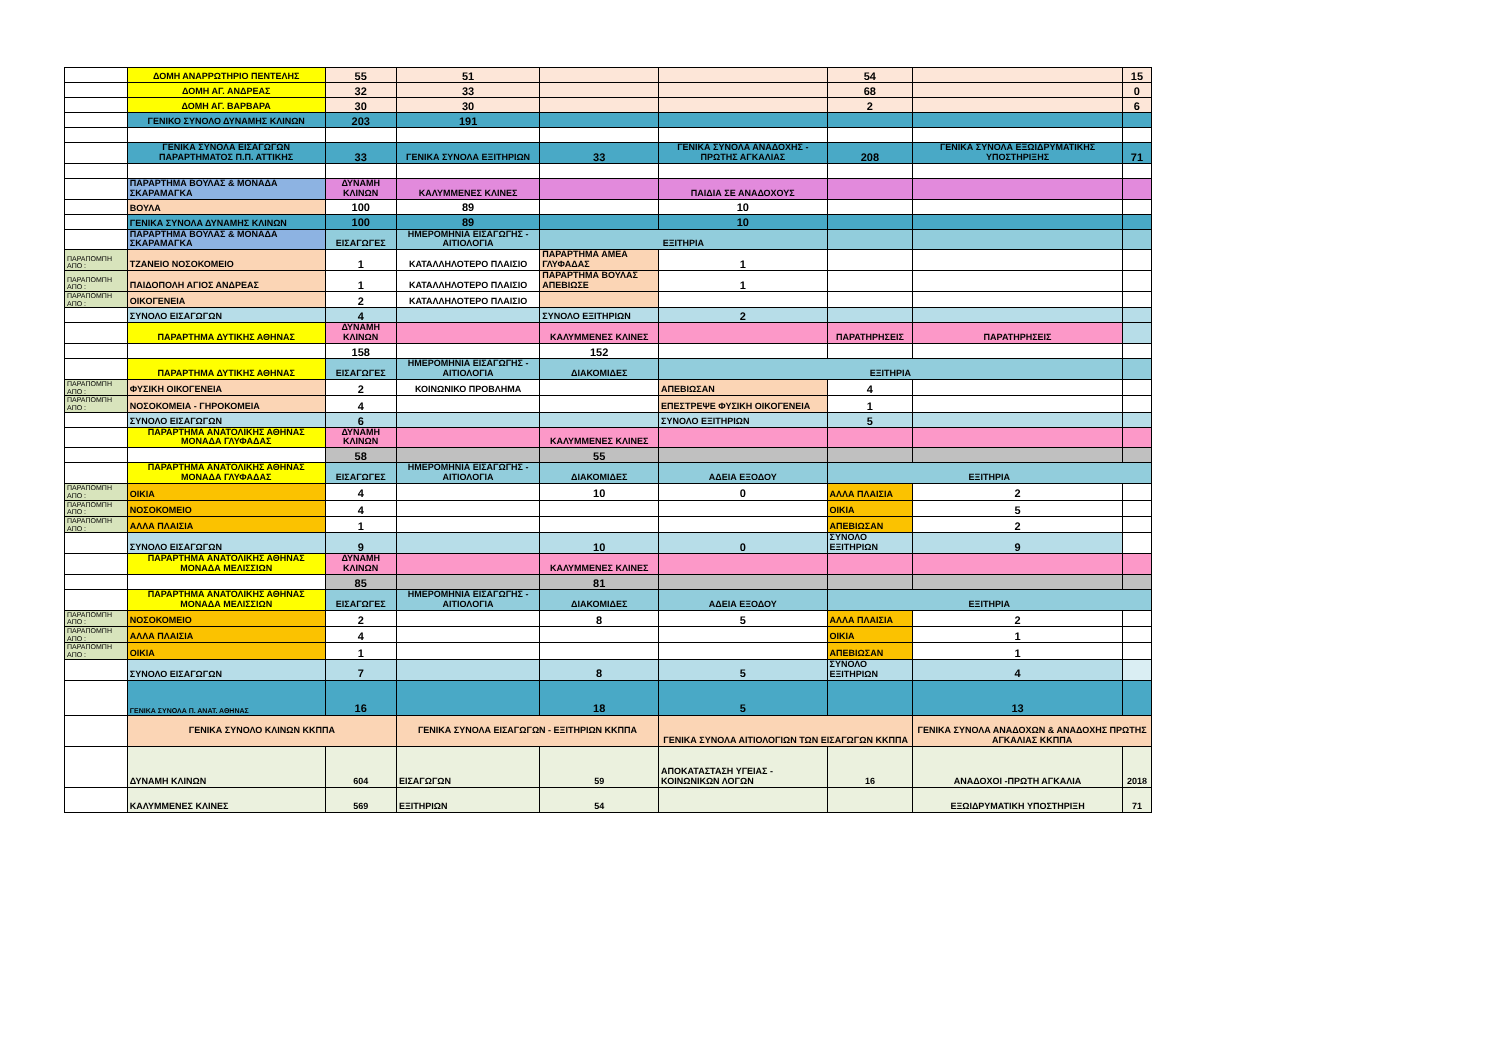| | ΔΟΜΗ ΑΝΑΡΡΩΤΗΡΙΟ ΠΕΝΤΕΛΗΣ | 55 | 51 | | | 54 | | 15 |
| | ΔΟΜΗ ΑΓ. ΑΝΔΡΕΑΣ | 32 | 33 | | | 68 | | 0 |
| | ΔΟΜΗ ΑΓ. ΒΑΡΒΑΡΑ | 30 | 30 | | | 2 | | 6 |
| | ΓΕΝΙΚΟ ΣΥΝΟΛΟ ΔΥΝΑΜΗΣ ΚΛΙΝΩΝ | 203 | 191 | | | | | |
| | ΓΕΝΙΚΑ ΣΥΝΟΛΑ ΕΙΣΑΓΩΓΩΝ ΠΑΡΑΡΤΗΜΑΤΟΣ Π.Π. ΑΤΤΙΚΗΣ | 33 | ΓΕΝΙΚΑ ΣΥΝΟΛΑ ΕΞΙΤΗΡΙΩΝ | 33 | ΓΕΝΙΚΑ ΣΥΝΟΛΑ ΑΝΑΔΟΧΗΣ - ΠΡΩΤΗΣ ΑΓΚΑΛΙΑΣ | 208 | ΓΕΝΙΚΑ ΣΥΝΟΛΑ ΕΞΩΙΔΡΥΜΑΤΙΚΗΣ ΥΠΟΣΤΗΡΙΞΗΣ | 71 |
| | ΠΑΡΑΡΤΗΜΑ ΒΟΥΛΑΣ & ΜΟΝΑΔΑ ΣΚΑΡΑΜΑΓΚΑ | ΔΥΝΑΜΗ ΚΛΙΝΩΝ | ΚΑΛΥΜΜΕΝΕΣ ΚΛΙΝΕΣ | | ΠΑΙΔΙΑ ΣΕ ΑΝΑΔΟΧΟΥΣ | | | |
| | ΒΟΥΛΑ | 100 | 89 | | 10 | | | |
| | ΓΕΝΙΚΑ ΣΥΝΟΛΑ ΔΥΝΑΜΗΣ ΚΛΙΝΩΝ | 100 | 89 | | 10 | | | |
| | ΠΑΡΑΡΤΗΜΑ ΒΟΥΛΑΣ & ΜΟΝΑΔΑ ΣΚΑΡΑΜΑΓΚΑ | ΕΙΣΑΓΩΓΕΣ | ΗΜΕΡΟΜΗΝΙΑ ΕΙΣΑΓΩΓΗΣ - ΑΙΤΙΟΛΟΓΙΑ | ΕΞΙΤΗΡΙΑ | | | | |
| ΠΑΡΑΠΟΜΠΗ ΑΠΟ : | ΤΖΑΝΕΙΟ ΝΟΣΟΚΟΜΕΙΟ | 1 | ΚΑΤΑΛΛΗΛΟΤΕΡΟ ΠΛΑΙΣΙΟ | ΠΑΡΑΡΤΗΜΑ ΑΜΕΑ ΓΛΥΦΑΔΑΣ | 1 | | | |
| ΠΑΡΑΠΟΜΠΗ ΑΠΟ : | ΠΑΙΔΟΠΟΛΗ ΑΓΙΟΣ ΑΝΔΡΕΑΣ | 1 | ΚΑΤΑΛΛΗΛΟΤΕΡΟ ΠΛΑΙΣΙΟ | ΠΑΡΑΡΤΗΜΑ ΒΟΥΛΑΣ ΑΠΕΒΙΩΣΕ | 1 | | | |
| ΠΑΡΑΠΟΜΠΗ ΑΠΟ : | ΟΙΚΟΓΕΝΕΙΑ | 2 | ΚΑΤΑΛΛΗΛΟΤΕΡΟ ΠΛΑΙΣΙΟ | | | | | |
| | ΣΥΝΟΛΟ ΕΙΣΑΓΩΓΩΝ | 4 | | ΣΥΝΟΛΟ ΕΞΙΤΗΡΙΩΝ | 2 | | | |
| | ΠΑΡΑΡΤΗΜΑ ΔΥΤΙΚΗΣ ΑΘΗΝΑΣ | ΔΥΝΑΜΗ ΚΛΙΝΩΝ | | ΚΑΛΥΜΜΕΝΕΣ ΚΛΙΝΕΣ | | ΠΑΡΑΤΗΡΗΣΕΙΣ | ΠΑΡΑΤΗΡΗΣΕΙΣ | |
| | | 158 | | 152 | | | | |
| | ΠΑΡΑΡΤΗΜΑ ΔΥΤΙΚΗΣ ΑΘΗΝΑΣ | ΕΙΣΑΓΩΓΕΣ | ΗΜΕΡΟΜΗΝΙΑ ΕΙΣΑΓΩΓΗΣ - ΑΙΤΙΟΛΟΓΙΑ | ΔΙΑΚΟΜΙΔΕΣ | ΕΞΙΤΗΡΙΑ | | | |
| ΠΑΡΑΠΟΜΠΗ ΑΠΟ : | ΦΥΣΙΚΗ ΟΙΚΟΓΕΝΕΙΑ | 2 | ΚΟΙΝΩΝΙΚΟ ΠΡΟΒΛΗΜΑ | | ΑΠΕΒΙΩΣΑΝ | 4 | | |
| ΠΑΡΑΠΟΜΠΗ ΑΠΟ : | ΝΟΣΟΚΟΜΕΙΑ - ΓΗΡΟΚΟΜΕΙΑ | 4 | | | ΕΠΕΣΤΡΕΨΕ ΦΥΣΙΚΗ ΟΙΚΟΓΕΝΕΙΑ | 1 | | |
| | ΣΥΝΟΛΟ ΕΙΣΑΓΩΓΩΝ | 6 | | | ΣΥΝΟΛΟ ΕΞΙΤΗΡΙΩΝ | 5 | | |
| | ΠΑΡΑΡΤΗΜΑ ΑΝΑΤΟΛΙΚΗΣ ΑΘΗΝΑΣ ΜΟΝΑΔΑ ΓΛΥΦΑΔΑΣ | ΔΥΝΑΜΗ ΚΛΙΝΩΝ | | ΚΑΛΥΜΜΕΝΕΣ ΚΛΙΝΕΣ | | | | |
| | | 58 | | 55 | | | | |
| | ΠΑΡΑΡΤΗΜΑ ΑΝΑΤΟΛΙΚΗΣ ΑΘΗΝΑΣ ΜΟΝΑΔΑ ΓΛΥΦΑΔΑΣ | ΕΙΣΑΓΩΓΕΣ | ΗΜΕΡΟΜΗΝΙΑ ΕΙΣΑΓΩΓΗΣ - ΑΙΤΙΟΛΟΓΙΑ | ΔΙΑΚΟΜΙΔΕΣ | ΑΔΕΙΑ ΕΞΟΔΟΥ | ΕΞΙΤΗΡΙΑ | | |
| ΠΑΡΑΠΟΜΠΗ ΑΠΟ : | ΟΙΚΙΑ | 4 | | 10 | 0 | ΑΛΛΑ ΠΛΑΙΣΙΑ | 2 | |
| ΠΑΡΑΠΟΜΠΗ ΑΠΟ : | ΝΟΣΟΚΟΜΕΙΟ | 4 | | | | ΟΙΚΙΑ | 5 | |
| ΠΑΡΑΠΟΜΠΗ ΑΠΟ : | ΑΛΛΑ ΠΛΑΙΣΙΑ | 1 | | | | ΑΠΕΒΙΩΣΑΝ | 2 | |
| | ΣΥΝΟΛΟ ΕΙΣΑΓΩΓΩΝ | 9 | | 10 | 0 | ΣΥΝΟΛΟ ΕΞΙΤΗΡΙΩΝ | 9 | |
| | ΠΑΡΑΡΤΗΜΑ ΑΝΑΤΟΛΙΚΗΣ ΑΘΗΝΑΣ ΜΟΝΑΔΑ ΜΕΛΙΣΣΙΩΝ | ΔΥΝΑΜΗ ΚΛΙΝΩΝ | | ΚΑΛΥΜΜΕΝΕΣ ΚΛΙΝΕΣ | | | | |
| | | 85 | | 81 | | | | |
| | ΠΑΡΑΡΤΗΜΑ ΑΝΑΤΟΛΙΚΗΣ ΑΘΗΝΑΣ ΜΟΝΑΔΑ ΜΕΛΙΣΣΙΩΝ | ΕΙΣΑΓΩΓΕΣ | ΗΜΕΡΟΜΗΝΙΑ ΕΙΣΑΓΩΓΗΣ - ΑΙΤΙΟΛΟΓΙΑ | ΔΙΑΚΟΜΙΔΕΣ | ΑΔΕΙΑ ΕΞΟΔΟΥ | ΕΞΙΤΗΡΙΑ | | |
| ΠΑΡΑΠΟΜΠΗ ΑΠΟ : | ΝΟΣΟΚΟΜΕΙΟ | 2 | | 8 | 5 | ΑΛΛΑ ΠΛΑΙΣΙΑ | 2 | |
| ΠΑΡΑΠΟΜΠΗ ΑΠΟ : | ΑΛΛΑ ΠΛΑΙΣΙΑ | 4 | | | | ΟΙΚΙΑ | 1 | |
| ΠΑΡΑΠΟΜΠΗ ΑΠΟ : | ΟΙΚΙΑ | 1 | | | | ΑΠΕΒΙΩΣΑΝ | 1 | |
| | ΣΥΝΟΛΟ ΕΙΣΑΓΩΓΩΝ | 7 | | 8 | 5 | ΣΥΝΟΛΟ ΕΞΙΤΗΡΙΩΝ | 4 | |
| | ΓΕΝΙΚΑ ΣΥΝΟΛΑ Π. ΑΝΑΤ. ΑΘΗΝΑΣ | 16 | | 18 | 5 | | 13 | |
| | ΓΕΝΙΚΑ ΣΥΝΟΛΟ ΚΛΙΝΩΝ ΚΚΠΠΑ | | ΓΕΝΙΚΑ ΣΥΝΟΛΑ ΕΙΣΑΓΩΓΩΝ - ΕΞΙΤΗΡΙΩΝ ΚΚΠΠΑ | | ΓΕΝΙΚΑ ΣΥΝΟΛΑ ΑΙΤΙΟΛΟΓΙΩΝ ΤΩΝ ΕΙΣΑΓΩΓΩΝ ΚΚΠΠΑ | | ΓΕΝΙΚΑ ΣΥΝΟΛΑ ΑΝΑΔΟΧΩΝ & ΑΝΑΔΟΧΗΣ ΠΡΩΤΗΣ ΑΓΚΑΛΙΑΣ ΚΚΠΠΑ | |
| | ΔΥΝΑΜΗ ΚΛΙΝΩΝ | 604 | ΕΙΣΑΓΩΓΩΝ | 59 | ΑΠΟΚΑΤΑΣΤΑΣΗ ΥΓΕΙΑΣ - ΚΟΙΝΩΝΙΚΩΝ ΛΟΓΩΝ | 16 | ΑΝΑΔΟΧΟΙ -ΠΡΩΤΗ ΑΓΚΑΛΙΑ | 2018 |
| | ΚΑΛΥΜΜΕΝΕΣ ΚΛΙΝΕΣ | 569 | ΕΞΙΤΗΡΙΩΝ | 54 | | | ΕΞΩΙΔΡΥΜΑΤΙΚΗ ΥΠΟΣΤΗΡΙΞΗ | 71 |